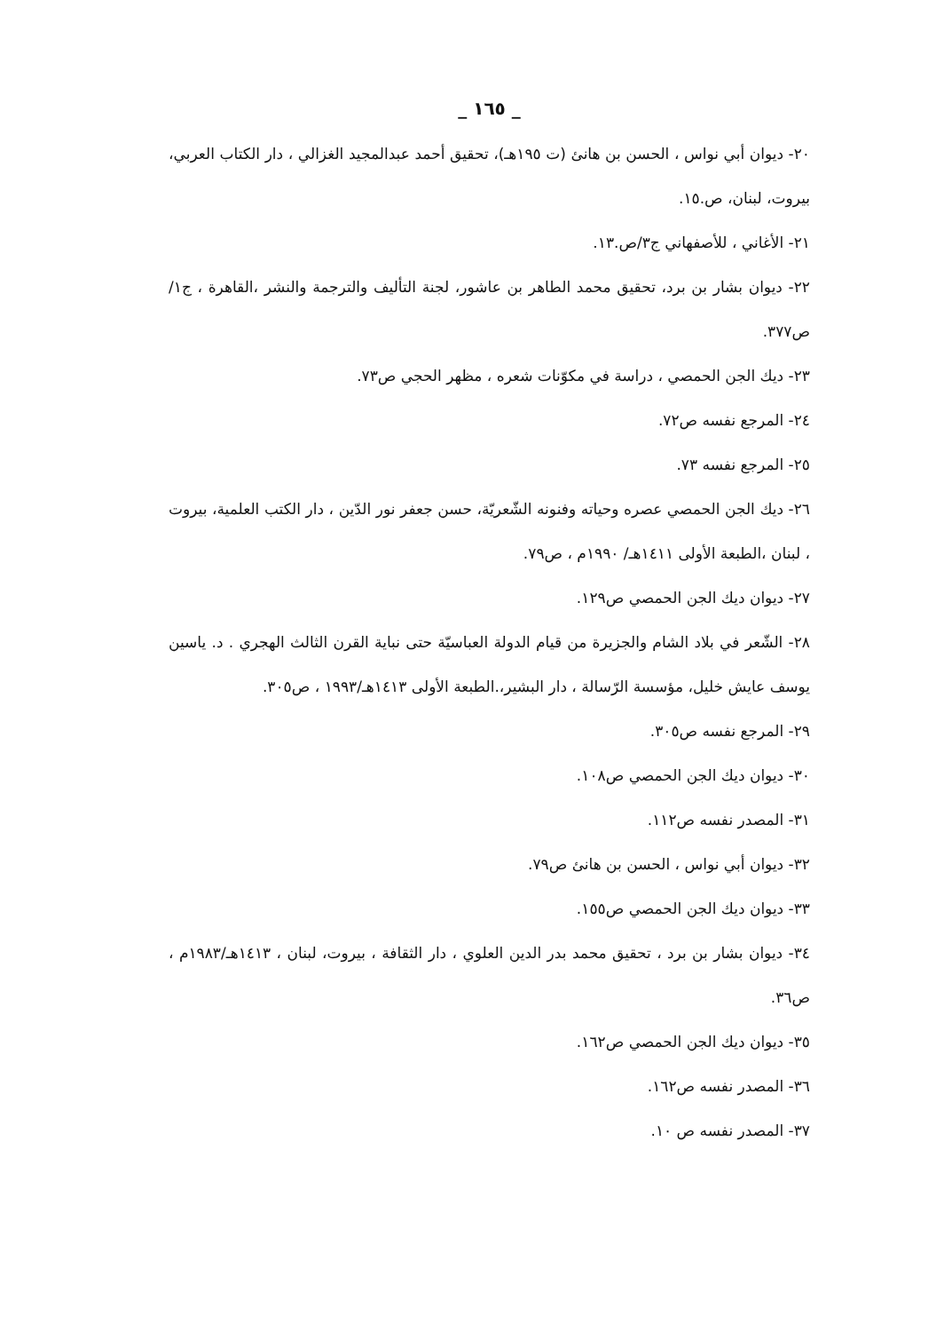_ ١٦٥ _
٢٠- ديوان أبي نواس ، الحسن بن هانئ (ت ١٩٥هـ)، تحقيق أحمد عبدالمجيد الغزالي ، دار الكتاب العربي، بيروت، لبنان، ص.١٥.
٢١- الأغاني ، للأصفهاني ج٣/ص.١٣.
٢٢- ديوان بشار بن برد، تحقيق محمد الطاهر بن عاشور، لجنة التأليف والترجمة والنشر ،القاهرة ، ج١/ ص٣٧٧.
٢٣- ديك الجن الحمصي ، دراسة في مكوّنات شعره ، مظهر الحجي ص٧٣.
٢٤- المرجع نفسه ص٧٢.
٢٥- المرجع نفسه ٧٣.
٢٦- ديك الجن الحمصي عصره وحياته وفنونه الشّعريّة، حسن جعفر نور الدّين ، دار الكتب العلمية، بيروت ، لبنان ،الطبعة الأولى ١٤١١هـ/ ١٩٩٠م ، ص٧٩.
٢٧- ديوان ديك الجن الحمصي ص١٢٩.
٢٨- الشّعر في بلاد الشام والجزيرة من قيام الدولة العباسيّة حتى نباية القرن الثالث الهجري . د. ياسين يوسف عايش خليل، مؤسسة الرّسالة ، دار البشير،.الطبعة الأولى ١٤١٣هـ/١٩٩٣ ، ص٣٠٥.
٢٩- المرجع نفسه ص٣٠٥.
٣٠- ديوان ديك الجن الحمصي ص١٠٨.
٣١- المصدر نفسه ص١١٢.
٣٢- ديوان أبي نواس ، الحسن بن هانئ ص٧٩.
٣٣- ديوان ديك الجن الحمصي ص١٥٥.
٣٤- ديوان بشار بن برد ، تحقيق محمد بدر الدين العلوي ، دار الثقافة ، بيروت، لبنان ، ١٤١٣هـ/١٩٨٣م ، ص٣٦.
٣٥- ديوان ديك الجن الحمصي ص١٦٢.
٣٦- المصدر نفسه ص١٦٢.
٣٧- المصدر نفسه ص ١٠.